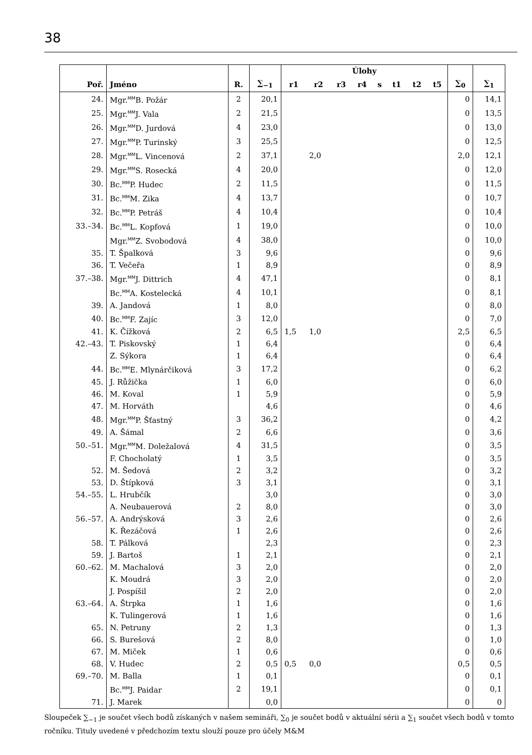38
| | | | | Úlohy | | | | | | | | | |
| --- | --- | --- | --- | --- | --- | --- | --- | --- | --- | --- | --- | --- | --- |
| Poř. | Jméno | R. | ∑<sub>−1</sub> | r1 | r2 | r3 | r4 | s | t1 | t2 | t5 | ∑<sub>0</sub> | ∑<sub>1</sub> |
| 24. | Mgr.<sup>MM</sup>B. Požár | 2 | 20,1 | | | | | | | | | 0 | 14,1 |
| 25. | Mgr.<sup>MM</sup>J. Vala | 2 | 21,5 | | | | | | | | | 0 | 13,5 |
| 26. | Mgr.<sup>MM</sup>D. Jurdová | 4 | 23,0 | | | | | | | | | 0 | 13,0 |
| 27. | Mgr.<sup>MM</sup>P. Turinský | 3 | 25,5 | | | | | | | | | 0 | 12,5 |
| 28. | Mgr.<sup>MM</sup>L. Vincenová | 2 | 37,1 | | 2,0 | | | | | | | 2,0 | 12,1 |
| 29. | Mgr.<sup>MM</sup>S. Rosecká | 4 | 20,0 | | | | | | | | | 0 | 12,0 |
| 30. | Bc.<sup>MM</sup>P. Hudec | 2 | 11,5 | | | | | | | | | 0 | 11,5 |
| 31. | Bc.<sup>MM</sup>M. Zika | 4 | 13,7 | | | | | | | | | 0 | 10,7 |
| 32. | Bc.<sup>MM</sup>P. Petráš | 4 | 10,4 | | | | | | | | | 0 | 10,4 |
| 33.–34. | Bc.<sup>MM</sup>L. Kopfová | 1 | 19,0 | | | | | | | | | 0 | 10,0 |
| | Mgr.<sup>MM</sup>Z. Svobodová | 4 | 38,0 | | | | | | | | | 0 | 10,0 |
| 35. | T. Špalková | 3 | 9,6 | | | | | | | | | 0 | 9,6 |
| 36. | T. Večeřa | 1 | 8,9 | | | | | | | | | 0 | 8,9 |
| 37.–38. | Mgr.<sup>MM</sup>J. Dittrich | 4 | 47,1 | | | | | | | | | 0 | 8,1 |
| | Bc.<sup>MM</sup>A. Kostelecká | 4 | 10,1 | | | | | | | | | 0 | 8,1 |
| 39. | A. Jandová | 1 | 8,0 | | | | | | | | | 0 | 8,0 |
| 40. | Bc.<sup>MM</sup>F. Zajíc | 3 | 12,0 | | | | | | | | | 0 | 7,0 |
| 41. | K. Čížková | 2 | 6,5 | 1,5 | 1,0 | | | | | | | 2,5 | 6,5 |
| 42.–43. | T. Piskovský | 1 | 6,4 | | | | | | | | | 0 | 6,4 |
| | Z. Sýkora | 1 | 6,4 | | | | | | | | | 0 | 6,4 |
| 44. | Bc.<sup>MM</sup>E. Mlynárčiková | 3 | 17,2 | | | | | | | | | 0 | 6,2 |
| 45. | J. Růžička | 1 | 6,0 | | | | | | | | | 0 | 6,0 |
| 46. | M. Koval | 1 | 5,9 | | | | | | | | | 0 | 5,9 |
| 47. | M. Horváth | | 4,6 | | | | | | | | | 0 | 4,6 |
| 48. | Mgr.<sup>MM</sup>P. Šťastný | 3 | 36,2 | | | | | | | | | 0 | 4,2 |
| 49. | A. Šámal | 2 | 6,6 | | | | | | | | | 0 | 3,6 |
| 50.–51. | Mgr.<sup>MM</sup>M. Doležalová | 4 | 31,5 | | | | | | | | | 0 | 3,5 |
| | F. Chocholatý | 1 | 3,5 | | | | | | | | | 0 | 3,5 |
| 52. | M. Šedová | 2 | 3,2 | | | | | | | | | 0 | 3,2 |
| 53. | D. Štípková | 3 | 3,1 | | | | | | | | | 0 | 3,1 |
| 54.–55. | L. Hrubčík | | 3,0 | | | | | | | | | 0 | 3,0 |
| | A. Neubauerová | 2 | 8,0 | | | | | | | | | 0 | 3,0 |
| 56.–57. | A. Andrýsková | 3 | 2,6 | | | | | | | | | 0 | 2,6 |
| | K. Řezáčová | 1 | 2,6 | | | | | | | | | 0 | 2,6 |
| 58. | T. Pálková | | 2,3 | | | | | | | | | 0 | 2,3 |
| 59. | J. Bartoš | 1 | 2,1 | | | | | | | | | 0 | 2,1 |
| 60.–62. | M. Machalová | 3 | 2,0 | | | | | | | | | 0 | 2,0 |
| | K. Moudrá | 3 | 2,0 | | | | | | | | | 0 | 2,0 |
| | J. Pospíšil | 2 | 2,0 | | | | | | | | | 0 | 2,0 |
| 63.–64. | A. Štrpka | 1 | 1,6 | | | | | | | | | 0 | 1,6 |
| | K. Tulingerová | 1 | 1,6 | | | | | | | | | 0 | 1,6 |
| 65. | N. Petruny | 2 | 1,3 | | | | | | | | | 0 | 1,3 |
| 66. | S. Burešová | 2 | 8,0 | | | | | | | | | 0 | 1,0 |
| 67. | M. Miček | 1 | 0,6 | | | | | | | | | 0 | 0,6 |
| 68. | V. Hudec | 2 | 0,5 | 0,5 | 0,0 | | | | | | | 0,5 | 0,5 |
| 69.–70. | M. Balla | 1 | 0,1 | | | | | | | | | 0 | 0,1 |
| | Bc.<sup>MM</sup>J. Paidar | 2 | 19,1 | | | | | | | | | 0 | 0,1 |
| 71. | J. Marek | | 0,0 | | | | | | | | | 0 | 0 |
Sloupeček ∑<sub>−1</sub> je součet všech bodů získaných v našem semináři, ∑<sub>0</sub> je součet bodů v aktuální sérii a ∑<sub>1</sub> součet všech bodů v tomto ročníku. Tituly uvedené v předchozím textu slouží pouze pro účely M&M